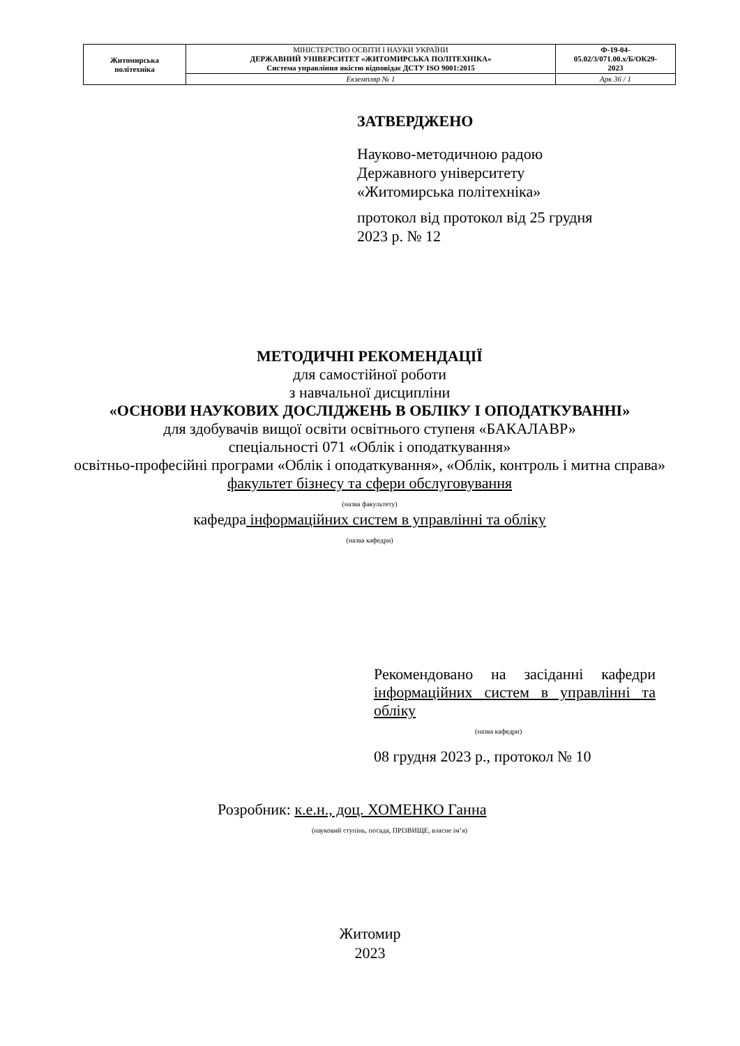| Житомирська політехніка | МІНІСТЕРСТВО ОСВІТИ І НАУКИ УКРАЇНИ ДЕРЖАВНИЙ УНІВЕРСИТЕТ «ЖИТОМИРСЬКА ПОЛІТЕХНІКА» Система управління якістю відповідає ДСТУ ISO 9001:2015 | Ф-19-04- 05.02/3/071.00.х/Б/ОК29- 2023 |
| | Екземпляр № 1 | Арк 36 / 1 |
ЗАТВЕРДЖЕНО
Науково-методичною радою
Державного університету
«Житомирська політехніка»
протокол від протокол від 25 грудня
2023 р. № 12
МЕТОДИЧНІ РЕКОМЕНДАЦІЇ
для самостійної роботи
з навчальної дисципліни
«ОСНОВИ НАУКОВИХ ДОСЛІДЖЕНЬ В ОБЛІКУ І ОПОДАТКУВАННІ»
для здобувачів вищої освіти освітнього ступеня «БАКАЛАВР»
спеціальності 071 «Облік і оподаткування»
освітньо-професійні програми «Облік і оподаткування», «Облік, контроль і митна справа»
факультет бізнесу та сфери обслуговування
(назва факультету)
кафедра інформаційних систем в управлінні та обліку
(назва кафедри)
Рекомендовано на засіданні кафедри інформаційних систем в управлінні та обліку
(назва кафедри)
08 грудня 2023 р., протокол № 10
Розробник: к.е.н., доц. ХОМЕНКО Ганна
(науковий ступінь, посада, ПРІЗВИЩЕ, власне ім’я)
Житомир
2023